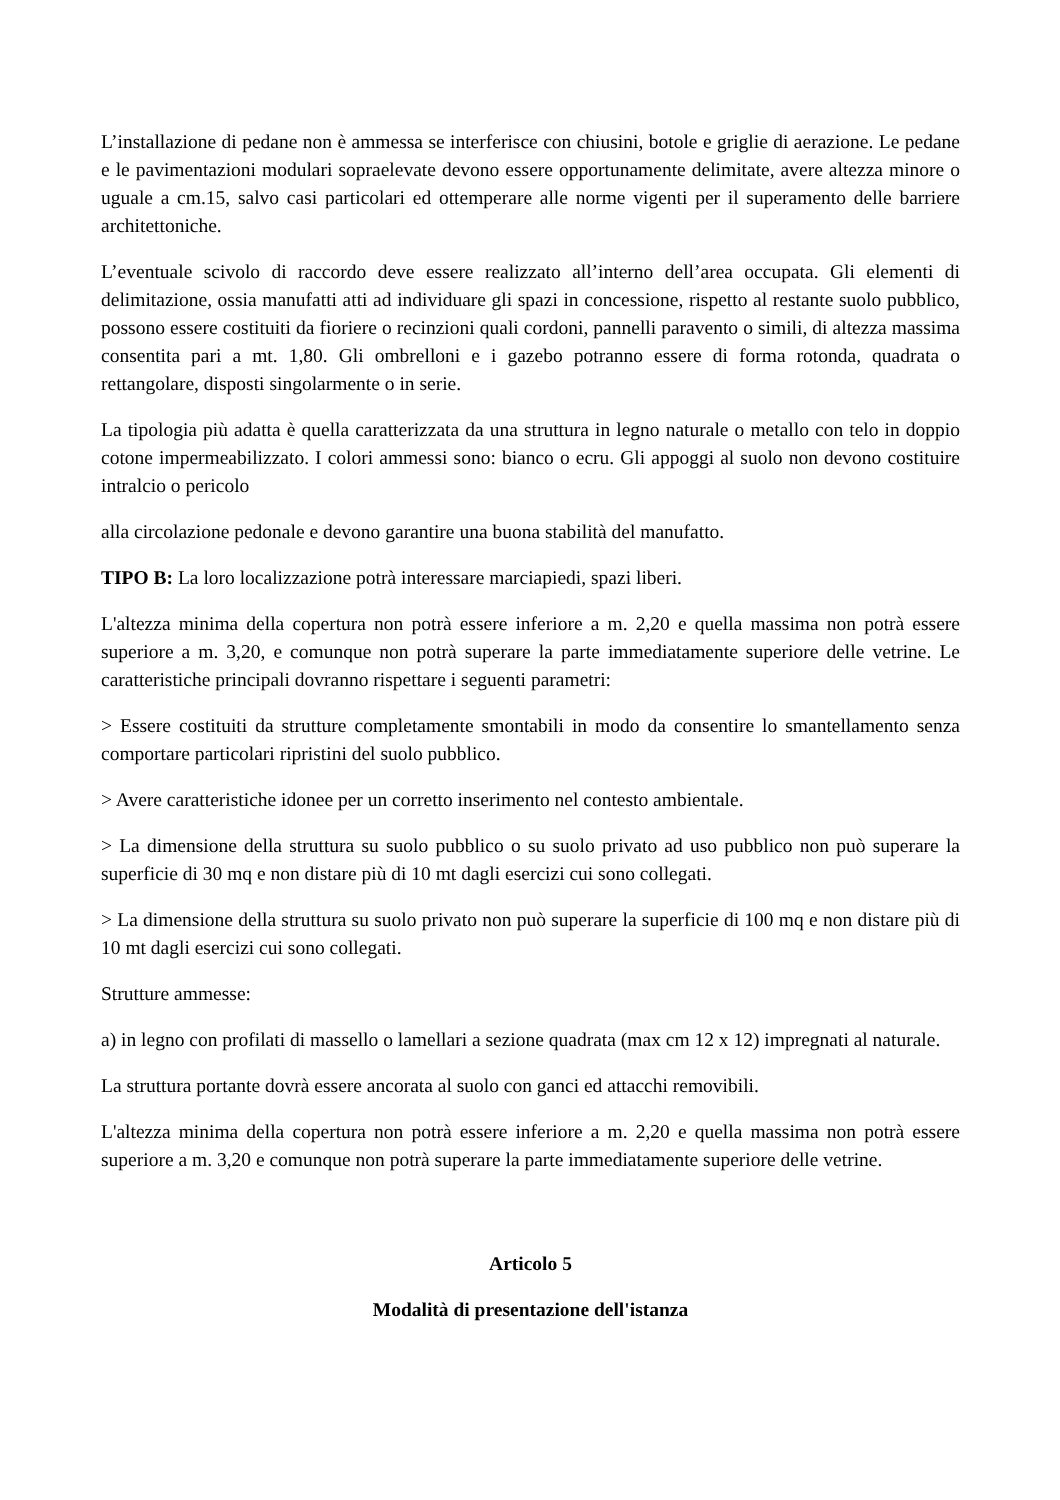L’installazione di pedane non è ammessa se interferisce con chiusini, botole e griglie di aerazione. Le pedane e le pavimentazioni modulari sopraelevate devono essere opportunamente delimitate, avere altezza minore o uguale a cm.15, salvo casi particolari ed ottemperare alle norme vigenti per il superamento delle barriere architettoniche.
L’eventuale scivolo di raccordo deve essere realizzato all’interno dell’area occupata. Gli elementi di delimitazione, ossia manufatti atti ad individuare gli spazi in concessione, rispetto al restante suolo pubblico, possono essere costituiti da fioriere o recinzioni quali cordoni, pannelli paravento o simili, di altezza massima consentita pari a mt. 1,80. Gli ombrelloni e i gazebo potranno essere di forma rotonda, quadrata o rettangolare, disposti singolarmente o in serie.
La tipologia più adatta è quella caratterizzata da una struttura in legno naturale o metallo con telo in doppio cotone impermeabilizzato. I colori ammessi sono: bianco o ecru. Gli appoggi al suolo non devono costituire intralcio o pericolo
alla circolazione pedonale e devono garantire una buona stabilità del manufatto.
TIPO B: La loro localizzazione potrà interessare marciapiedi, spazi liberi.
L'altezza minima della copertura non potrà essere inferiore a m. 2,20 e quella massima non potrà essere superiore a m. 3,20, e comunque non potrà superare la parte immediatamente superiore delle vetrine. Le caratteristiche principali dovranno rispettare i seguenti parametri:
> Essere costituiti da strutture completamente smontabili in modo da consentire lo smantellamento senza comportare particolari ripristini del suolo pubblico.
> Avere caratteristiche idonee per un corretto inserimento nel contesto ambientale.
> La dimensione della struttura su suolo pubblico o su suolo privato ad uso pubblico non può superare la superficie di 30 mq e non distare più di 10 mt dagli esercizi cui sono collegati.
> La dimensione della struttura su suolo privato non può superare la superficie di 100 mq e non distare più di 10 mt dagli esercizi cui sono collegati.
Strutture ammesse:
a) in legno con profilati di massello o lamellari a sezione quadrata (max cm 12 x 12) impregnati al naturale.
La struttura portante dovrà essere ancorata al suolo con ganci ed attacchi removibili.
L'altezza minima della copertura non potrà essere inferiore a m. 2,20 e quella massima non potrà essere superiore a m. 3,20 e comunque non potrà superare la parte immediatamente superiore delle vetrine.
Articolo 5
Modalità di presentazione dell'istanza